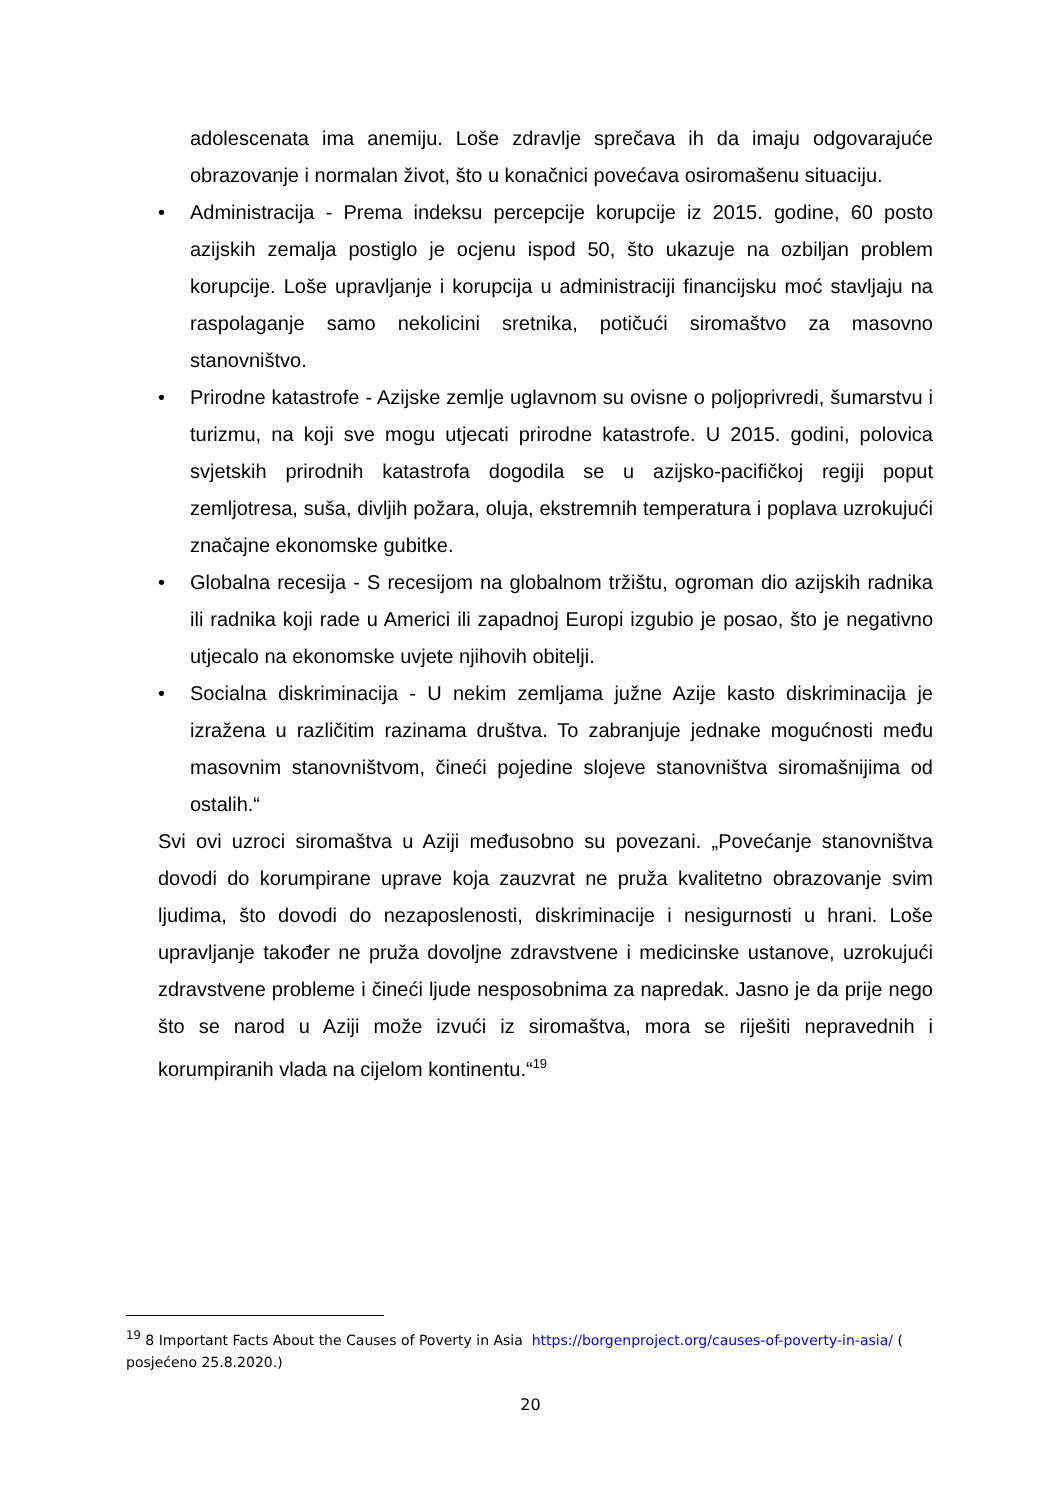adolescenata ima anemiju. Loše zdravlje sprečava ih da imaju odgovarajuće obrazovanje i normalan život, što u konačnici povećava osiromašenu situaciju.
• Administracija - Prema indeksu percepcije korupcije iz 2015. godine, 60 posto azijskih zemalja postiglo je ocjenu ispod 50, što ukazuje na ozbiljan problem korupcije. Loše upravljanje i korupcija u administraciji financijsku moć stavljaju na raspolaganje samo nekolicini sretnika, potičući siromaštvo za masovno stanovništvo.
• Prirodne katastrofe - Azijske zemlje uglavnom su ovisne o poljoprivredi, šumarstvu i turizmu, na koji sve mogu utjecati prirodne katastrofe. U 2015. godini, polovica svjetskih prirodnih katastrofa dogodila se u azijsko-pacifičkoj regiji poput zemljotresa, suša, divljih požara, oluja, ekstremnih temperatura i poplava uzrokujući značajne ekonomske gubitke.
• Globalna recesija - S recesijom na globalnom tržištu, ogroman dio azijskih radnika ili radnika koji rade u Americi ili zapadnoj Europi izgubio je posao, što je negativno utjecalo na ekonomske uvjete njihovih obitelji.
• Socialna diskriminacija - U nekim zemljama južne Azije kasto diskriminacija je izražena u različitim razinama društva. To zabranjuje jednake mogućnosti među masovnim stanovništvom, čineći pojedine slojeve stanovništva siromašnijima od ostalih.“
Svi ovi uzroci siromaštva u Aziji međusobno su povezani. „Povećanje stanovništva dovodi do korumpirane uprave koja zauzvrat ne pruža kvalitetno obrazovanje svim ljudima, što dovodi do nezaposlenosti, diskriminacije i nesigurnosti u hrani. Loše upravljanje također ne pruža dovoljne zdravstvene i medicinske ustanove, uzrokujući zdravstvene probleme i čineći ljude nesposobnima za napredak. Jasno je da prije nego što se narod u Aziji može izvući iz siromaštva, mora se riješiti nepravednih i korumpiranih vlada na cijelom kontinentu.“<sup>19</sup>
<sup>19</sup> 8 Important Facts About the Causes of Poverty in Asia https://borgenproject.org/causes-of-poverty-in-asia/ ( posjećeno 25.8.2020.)
20